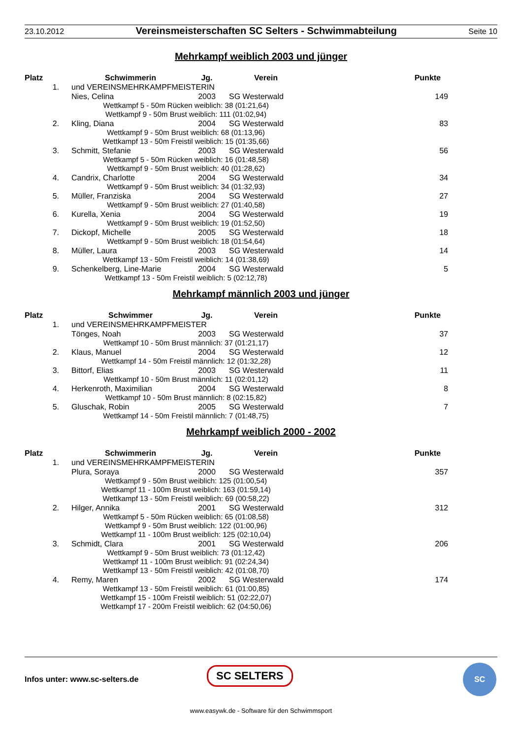23.10.2012 Vereinsmeisterschaften SC Selters - Schwimmabteilung Seite 10
Mehrkampf weiblich 2003 und jünger
| Platz | Schwimmerin | Jg. | Verein | Punkte |
| --- | --- | --- | --- | --- |
| 1. | und VEREINSMEHRKAMPFMEISTERIN | | | |
| | Nies, Celina | 2003 | SG Westerwald | 149 |
| Wettkampf 5 - 50m Rücken weiblich: 38 (01:21,64) Wettkampf 9 - 50m Brust weiblich: 111 (01:02,94) | | | | |
| 2. | Kling, Diana | 2004 | SG Westerwald | 83 |
| Wettkampf 9 - 50m Brust weiblich: 68 (01:13,96) Wettkampf 13 - 50m Freistil weiblich: 15 (01:35,66) | | | | |
| 3. | Schmitt, Stefanie | 2003 | SG Westerwald | 56 |
| Wettkampf 5 - 50m Rücken weiblich: 16 (01:48,58) Wettkampf 9 - 50m Brust weiblich: 40 (01:28,62) | | | | |
| 4. | Candrix, Charlotte | 2004 | SG Westerwald | 34 |
| Wettkampf 9 - 50m Brust weiblich: 34 (01:32,93) | | | | |
| 5. | Müller, Franziska | 2004 | SG Westerwald | 27 |
| Wettkampf 9 - 50m Brust weiblich: 27 (01:40,58) | | | | |
| 6. | Kurella, Xenia | 2004 | SG Westerwald | 19 |
| Wettkampf 9 - 50m Brust weiblich: 19 (01:52,50) | | | | |
| 7. | Dickopf, Michelle | 2005 | SG Westerwald | 18 |
| Wettkampf 9 - 50m Brust weiblich: 18 (01:54,64) | | | | |
| 8. | Müller, Laura | 2003 | SG Westerwald | 14 |
| Wettkampf 13 - 50m Freistil weiblich: 14 (01:38,69) | | | | |
| 9. | Schenkelberg, Line-Marie | 2004 | SG Westerwald | 5 |
| Wettkampf 13 - 50m Freistil weiblich: 5 (02:12,78) | | | | |
Mehrkampf männlich 2003 und jünger
| Platz | Schwimmer | Jg. | Verein | Punkte |
| --- | --- | --- | --- | --- |
| 1. | und VEREINSMEHRKAMPFMEISTER | | | |
| | Tönges, Noah | 2003 | SG Westerwald | 37 |
| Wettkampf 10 - 50m Brust männlich: 37 (01:21,17) | | | | |
| 2. | Klaus, Manuel | 2004 | SG Westerwald | 12 |
| Wettkampf 14 - 50m Freistil männlich: 12 (01:32,28) | | | | |
| 3. | Bittorf, Elias | 2003 | SG Westerwald | 11 |
| Wettkampf 10 - 50m Brust männlich: 11 (02:01,12) | | | | |
| 4. | Herkenroth, Maximilian | 2004 | SG Westerwald | 8 |
| Wettkampf 10 - 50m Brust männlich: 8 (02:15,82) | | | | |
| 5. | Gluschak, Robin | 2005 | SG Westerwald | 7 |
| Wettkampf 14 - 50m Freistil männlich: 7 (01:48,75) | | | | |
Mehrkampf weiblich 2000 - 2002
| Platz | Schwimmerin | Jg. | Verein | Punkte |
| --- | --- | --- | --- | --- |
| 1. | und VEREINSMEHRKAMPFMEISTERIN | | | |
| | Plura, Soraya | 2000 | SG Westerwald | 357 |
| Wettkampf 9 - 50m Brust weiblich: 125 (01:00,54) Wettkampf 11 - 100m Brust weiblich: 163 (01:59,14) Wettkampf 13 - 50m Freistil weiblich: 69 (00:58,22) | | | | |
| 2. | Hilger, Annika | 2001 | SG Westerwald | 312 |
| Wettkampf 5 - 50m Rücken weiblich: 65 (01:08,58) Wettkampf 9 - 50m Brust weiblich: 122 (01:00,96) Wettkampf 11 - 100m Brust weiblich: 125 (02:10,04) | | | | |
| 3. | Schmidt, Clara | 2001 | SG Westerwald | 206 |
| Wettkampf 9 - 50m Brust weiblich: 73 (01:12,42) Wettkampf 11 - 100m Brust weiblich: 91 (02:24,34) Wettkampf 13 - 50m Freistil weiblich: 42 (01:08,70) | | | | |
| 4. | Remy, Maren | 2002 | SG Westerwald | 174 |
| Wettkampf 13 - 50m Freistil weiblich: 61 (01:00,85) Wettkampf 15 - 100m Freistil weiblich: 51 (02:22,07) Wettkampf 17 - 200m Freistil weiblich: 62 (04:50,06) | | | | |
Infos unter: www.sc-selters.de
SC SELTERS SC
www.easywk.de - Software für den Schwimmsport